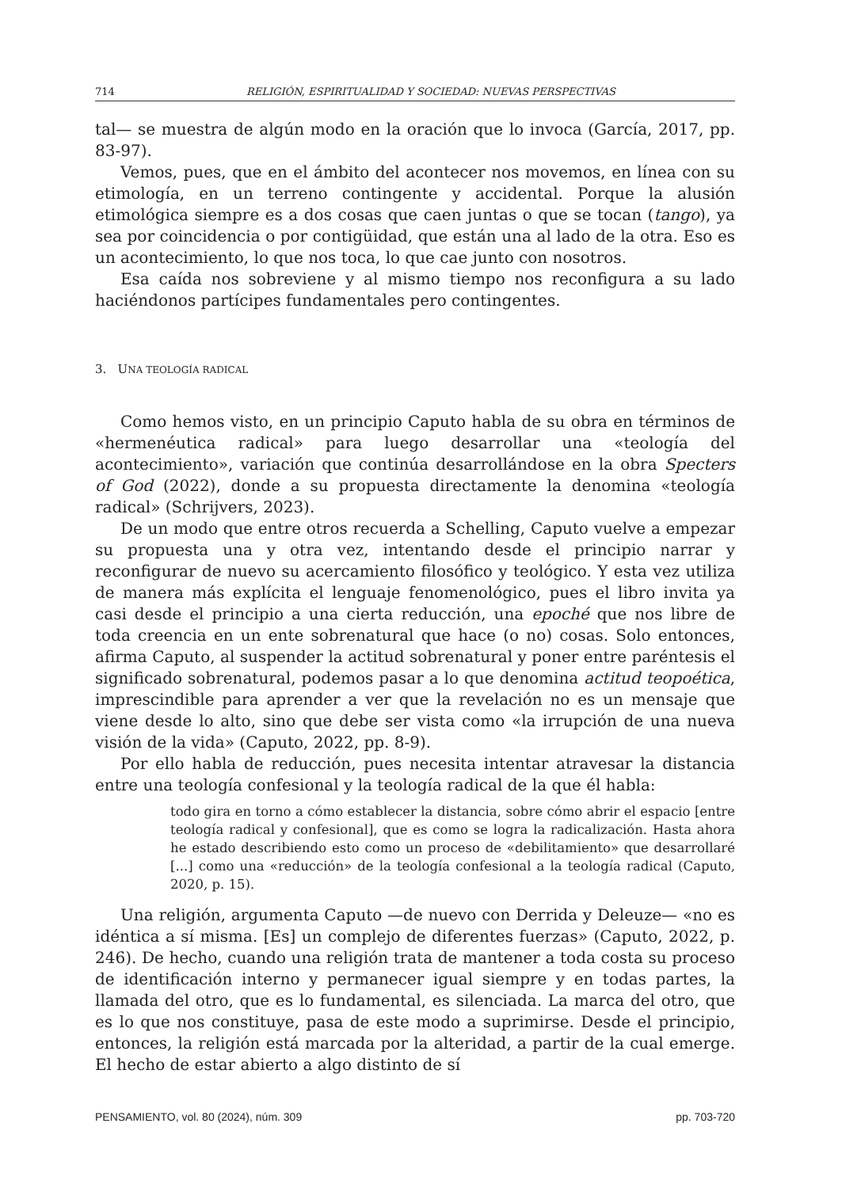714 RELIGIÓN, ESPIRITUALIDAD Y SOCIEDAD: NUEVAS PERSPECTIVAS
tal— se muestra de algún modo en la oración que lo invoca (García, 2017, pp. 83-97).
Vemos, pues, que en el ámbito del acontecer nos movemos, en línea con su etimología, en un terreno contingente y accidental. Porque la alusión etimológica siempre es a dos cosas que caen juntas o que se tocan (tango), ya sea por coincidencia o por contigüidad, que están una al lado de la otra. Eso es un acontecimiento, lo que nos toca, lo que cae junto con nosotros.
Esa caída nos sobreviene y al mismo tiempo nos reconfigura a su lado haciéndonos partícipes fundamentales pero contingentes.
3. UNA TEOLOGÍA RADICAL
Como hemos visto, en un principio Caputo habla de su obra en términos de «hermenéutica radical» para luego desarrollar una «teología del acontecimiento», variación que continúa desarrollándose en la obra Specters of God (2022), donde a su propuesta directamente la denomina «teología radical» (Schrijvers, 2023).
De un modo que entre otros recuerda a Schelling, Caputo vuelve a empezar su propuesta una y otra vez, intentando desde el principio narrar y reconfigurar de nuevo su acercamiento filosófico y teológico. Y esta vez utiliza de manera más explícita el lenguaje fenomenológico, pues el libro invita ya casi desde el principio a una cierta reducción, una epoché que nos libre de toda creencia en un ente sobrenatural que hace (o no) cosas. Solo entonces, afirma Caputo, al suspender la actitud sobrenatural y poner entre paréntesis el significado sobrenatural, podemos pasar a lo que denomina actitud teopoética, imprescindible para aprender a ver que la revelación no es un mensaje que viene desde lo alto, sino que debe ser vista como «la irrupción de una nueva visión de la vida» (Caputo, 2022, pp. 8-9).
Por ello habla de reducción, pues necesita intentar atravesar la distancia entre una teología confesional y la teología radical de la que él habla:
todo gira en torno a cómo establecer la distancia, sobre cómo abrir el espacio [entre teología radical y confesional], que es como se logra la radicalización. Hasta ahora he estado describiendo esto como un proceso de «debilitamiento» que desarrollaré [...] como una «reducción» de la teología confesional a la teología radical (Caputo, 2020, p. 15).
Una religión, argumenta Caputo —de nuevo con Derrida y Deleuze— «no es idéntica a sí misma. [Es] un complejo de diferentes fuerzas» (Caputo, 2022, p. 246). De hecho, cuando una religión trata de mantener a toda costa su proceso de identificación interno y permanecer igual siempre y en todas partes, la llamada del otro, que es lo fundamental, es silenciada. La marca del otro, que es lo que nos constituye, pasa de este modo a suprimirse. Desde el principio, entonces, la religión está marcada por la alteridad, a partir de la cual emerge. El hecho de estar abierto a algo distinto de sí
PENSAMIENTO, vol. 80 (2024), núm. 309 pp. 703-720